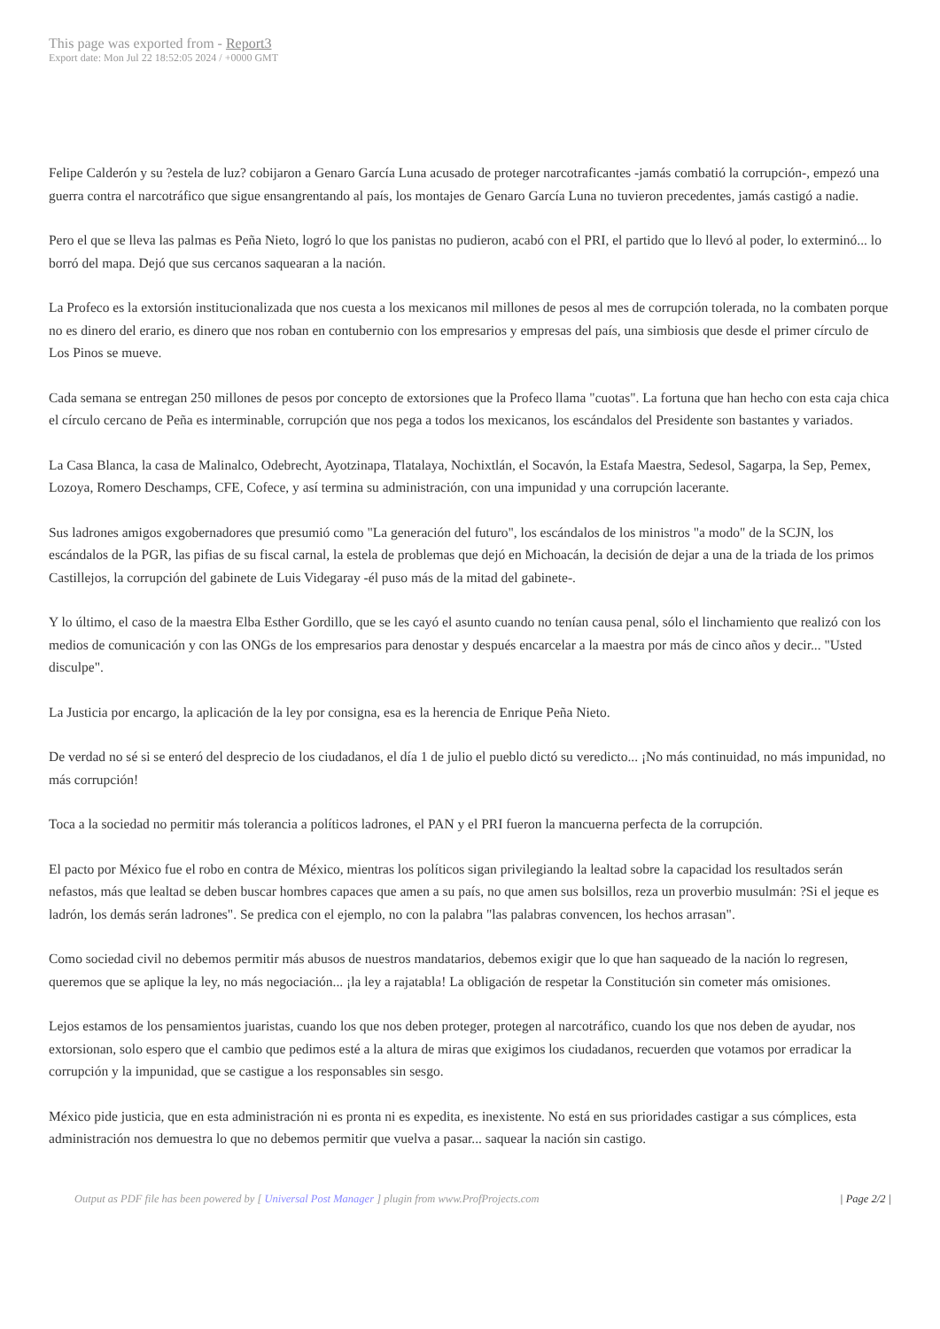This page was exported from - Report3
Export date: Mon Jul 22 18:52:05 2024 / +0000 GMT
Felipe Calderón y su ?estela de luz? cobijaron a Genaro García Luna acusado de proteger narcotraficantes -jamás combatió la corrupción-, empezó una guerra contra el narcotráfico que sigue ensangrentando al país, los montajes de Genaro García Luna no tuvieron precedentes, jamás castigó a nadie.
Pero el que se lleva las palmas es Peña Nieto, logró lo que los panistas no pudieron, acabó con el PRI, el partido que lo llevó al poder, lo exterminó... lo borró del mapa. Dejó que sus cercanos saquearan a la nación.
La Profeco es la extorsión institucionalizada que nos cuesta a los mexicanos mil millones de pesos al mes de corrupción tolerada, no la combaten porque no es dinero del erario, es dinero que nos roban en contubernio con los empresarios y empresas del país, una simbiosis que desde el primer círculo de Los Pinos se mueve.
Cada semana se entregan 250 millones de pesos por concepto de extorsiones que la Profeco llama "cuotas". La fortuna que han hecho con esta caja chica el círculo cercano de Peña es interminable, corrupción que nos pega a todos los mexicanos, los escándalos del Presidente son bastantes y variados.
La Casa Blanca, la casa de Malinalco, Odebrecht, Ayotzinapa, Tlatalaya, Nochixtlán, el Socavón, la Estafa Maestra, Sedesol, Sagarpa, la Sep, Pemex, Lozoya, Romero Deschamps, CFE, Cofece, y así termina su administración, con una impunidad y una corrupción lacerante.
Sus ladrones amigos exgobernadores que presumió como "La generación del futuro", los escándalos de los ministros "a modo" de la SCJN, los escándalos de la PGR, las pifias de su fiscal carnal, la estela de problemas que dejó en Michoacán, la decisión de dejar a una de la triada de los primos Castillejos, la corrupción del gabinete de Luis Videgaray -él puso más de la mitad del gabinete-.
Y lo último, el caso de la maestra Elba Esther Gordillo, que se les cayó el asunto cuando no tenían causa penal, sólo el linchamiento que realizó con los medios de comunicación y con las ONGs de los empresarios para denostar y después encarcelar a la maestra por más de cinco años y decir... "Usted disculpe".
La Justicia por encargo, la aplicación de la ley por consigna, esa es la herencia de Enrique Peña Nieto.
De verdad no sé si se enteró del desprecio de los ciudadanos, el día 1 de julio el pueblo dictó su veredicto... ¡No más continuidad, no más impunidad, no más corrupción!
Toca a la sociedad no permitir más tolerancia a políticos ladrones, el PAN y el PRI fueron la mancuerna perfecta de la corrupción.
El pacto por México fue el robo en contra de México, mientras los políticos sigan privilegiando la lealtad sobre la capacidad los resultados serán nefastos, más que lealtad se deben buscar hombres capaces que amen a su país, no que amen sus bolsillos, reza un proverbio musulmán: ?Si el jeque es ladrón, los demás serán ladrones". Se predica con el ejemplo, no con la palabra "las palabras convencen, los hechos arrasan".
Como sociedad civil no debemos permitir más abusos de nuestros mandatarios, debemos exigir que lo que han saqueado de la nación lo regresen, queremos que se aplique la ley, no más negociación... ¡la ley a rajatabla! La obligación de respetar la Constitución sin cometer más omisiones.
Lejos estamos de los pensamientos juaristas, cuando los que nos deben proteger, protegen al narcotráfico, cuando los que nos deben de ayudar, nos extorsionan, solo espero que el cambio que pedimos esté a la altura de miras que exigimos los ciudadanos, recuerden que votamos por erradicar la corrupción y la impunidad, que se castigue a los responsables sin sesgo.
México pide justicia, que en esta administración ni es pronta ni es expedita, es inexistente. No está en sus prioridades castigar a sus cómplices, esta administración nos demuestra lo que no debemos permitir que vuelva a pasar... saquear la nación sin castigo.
Output as PDF file has been powered by [ Universal Post Manager ] plugin from www.ProfProjects.com
| Page 2/2 |